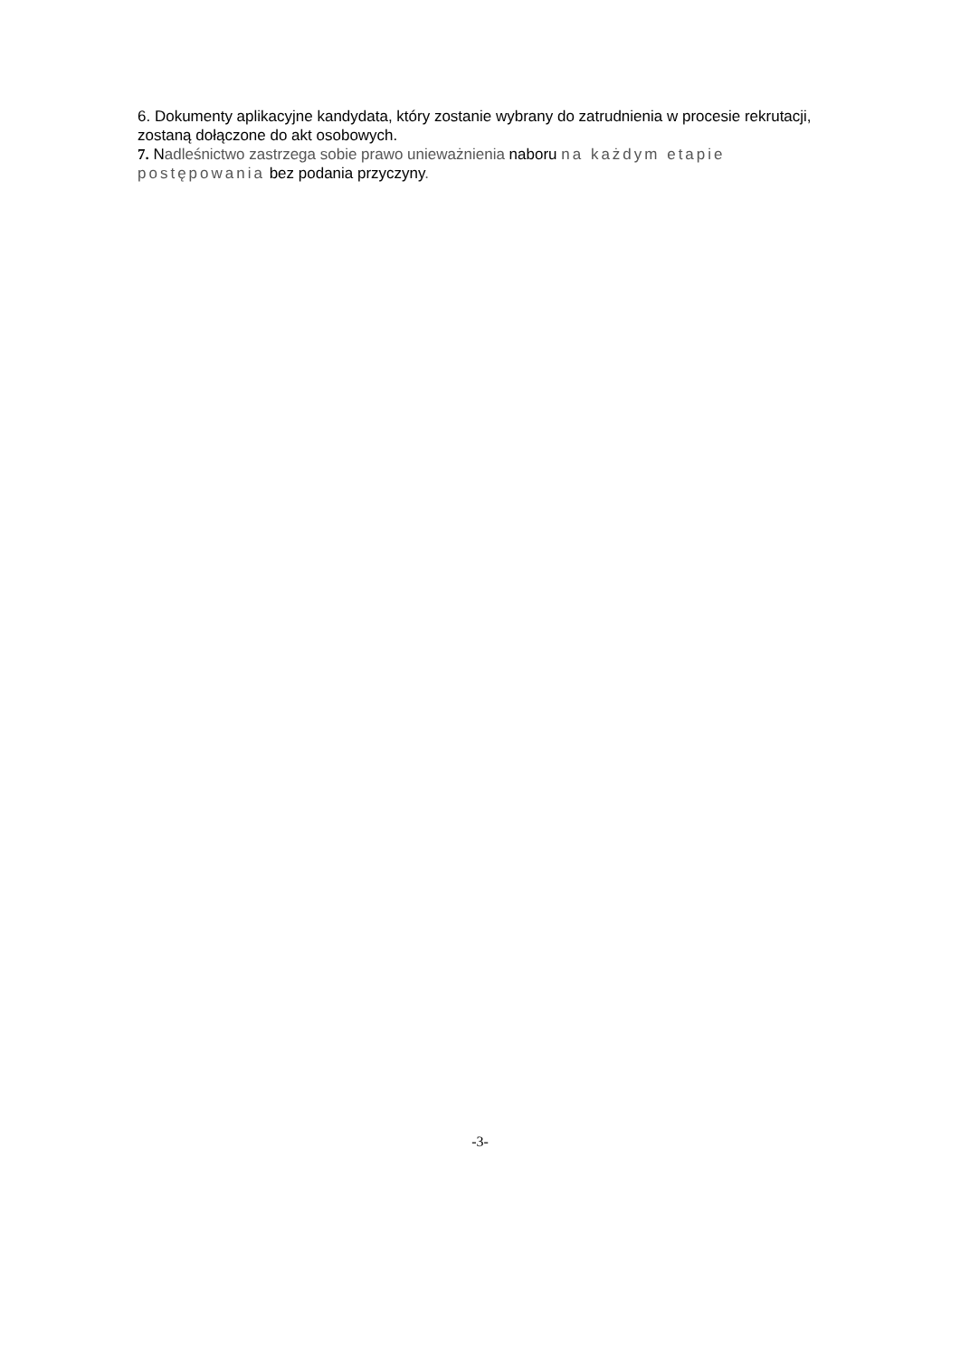6. Dokumenty aplikacyjne kandydata, który zostanie wybrany do zatrudnienia w procesie rekrutacji, zostaną dołączone do akt osobowych.
7. Nadleśnictwo zastrzega sobie prawo unieważnienia naboru na każdym etapie postępowania bez podania przyczyny.
-3-